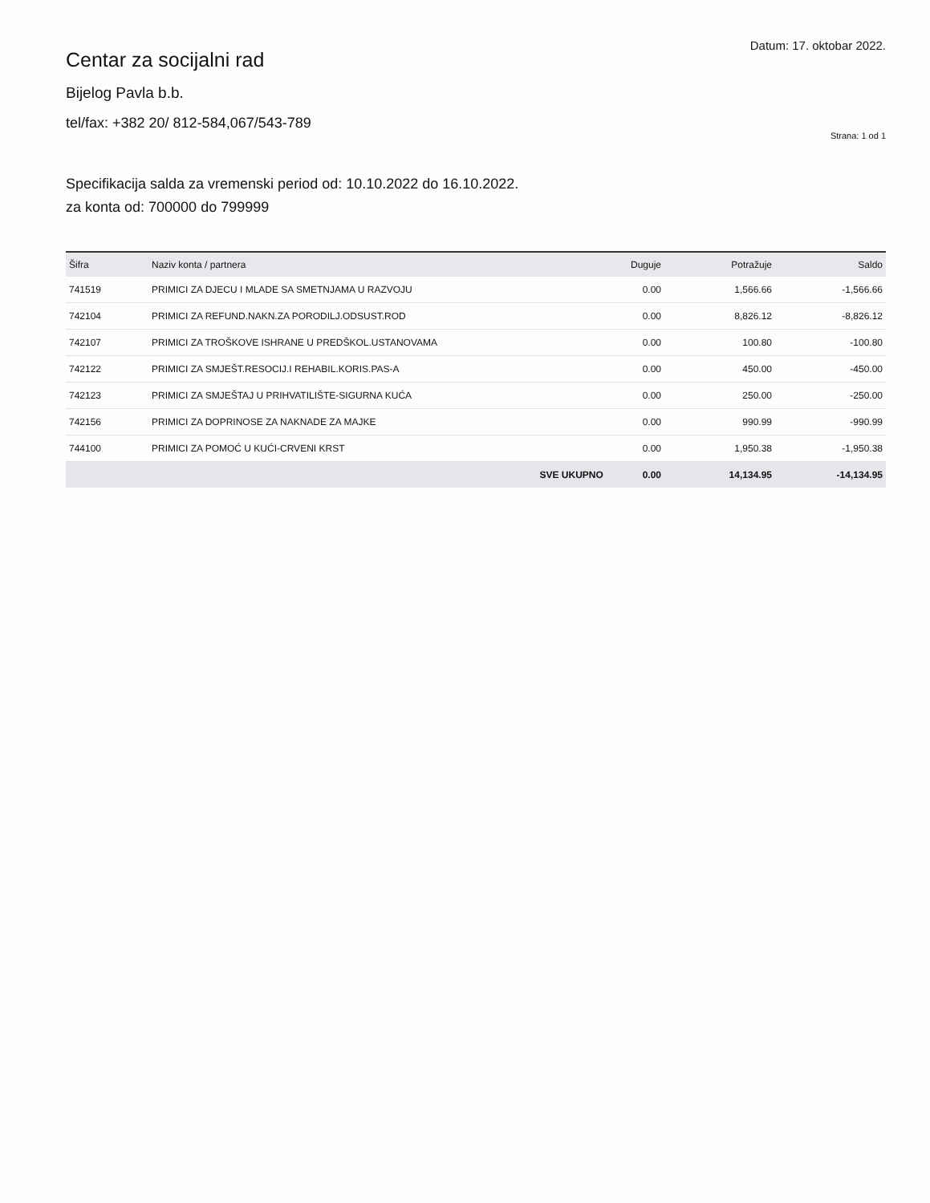Centar za socijalni rad
Bijelog Pavla b.b.
tel/fax: +382 20/ 812-584,067/543-789
Datum: 17. oktobar 2022.
Strana: 1 od 1
Specifikacija salda za vremenski period od: 10.10.2022 do 16.10.2022.
za konta od: 700000 do 799999
| Šifra | Naziv konta / partnera | Duguje | Potražuje | Saldo |
| --- | --- | --- | --- | --- |
| 741519 | PRIMICI ZA DJECU I MLADE SA SMETNJAMA U RAZVOJU | 0.00 | 1,566.66 | -1,566.66 |
| 742104 | PRIMICI ZA REFUND.NAKN.ZA PORODILJ.ODSUST.ROD | 0.00 | 8,826.12 | -8,826.12 |
| 742107 | PRIMICI ZA TROŠKOVE ISHRANE U PREDŠKOL.USTANOVAMA | 0.00 | 100.80 | -100.80 |
| 742122 | PRIMICI ZA SMJEŠT.RESOCIJ.I REHABIL.KORIS.PAS-A | 0.00 | 450.00 | -450.00 |
| 742123 | PRIMICI ZA SMJEŠTAJ U PRIHVATILIŠTE-SIGURNA KUĆA | 0.00 | 250.00 | -250.00 |
| 742156 | PRIMICI ZA DOPRINOSE ZA NAKNADE ZA MAJKE | 0.00 | 990.99 | -990.99 |
| 744100 | PRIMICI ZA POMOĆ U KUĆI-CRVENI KRST | 0.00 | 1,950.38 | -1,950.38 |
| | SVE UKUPNO | 0.00 | 14,134.95 | -14,134.95 |